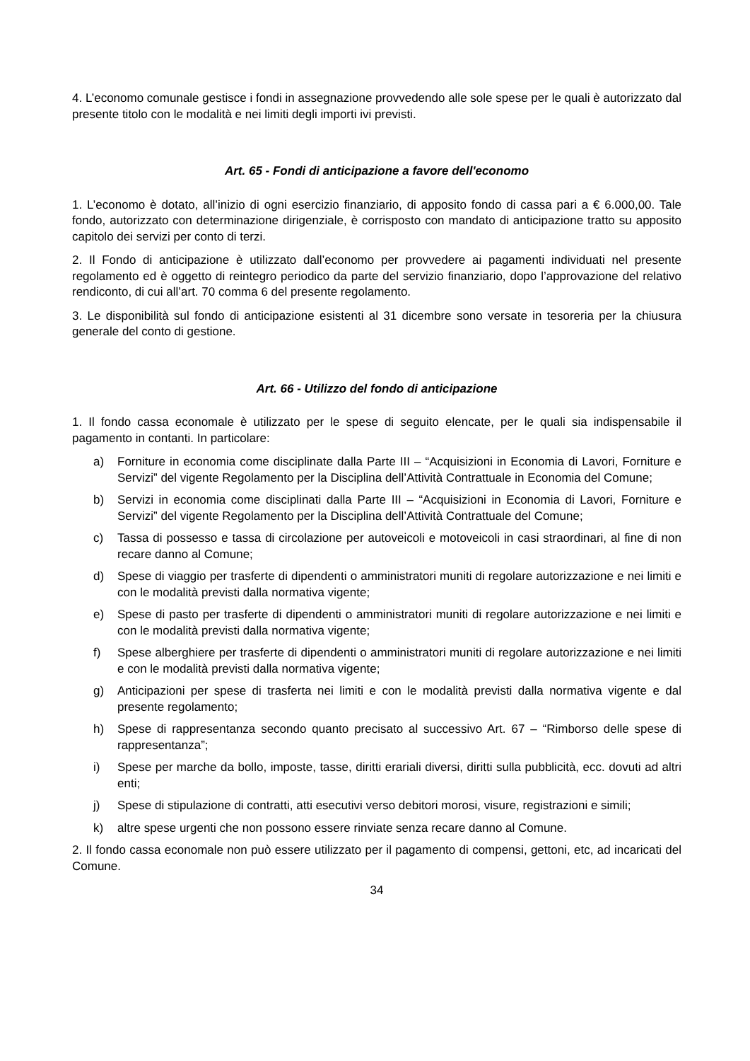4. L’economo comunale gestisce i fondi in assegnazione provvedendo alle sole spese per le quali è autorizzato dal presente titolo con le modalità e nei limiti degli importi ivi previsti.
Art. 65 - Fondi di anticipazione a favore dell'economo
1. L’economo è dotato, all’inizio di ogni esercizio finanziario, di apposito fondo di cassa pari a € 6.000,00. Tale fondo, autorizzato con determinazione dirigenziale, è corrisposto con mandato di anticipazione tratto su apposito capitolo dei servizi per conto di terzi.
2. Il Fondo di anticipazione è utilizzato dall’economo per provvedere ai pagamenti individuati nel presente regolamento ed è oggetto di reintegro periodico da parte del servizio finanziario, dopo l’approvazione del relativo rendiconto, di cui all’art. 70 comma 6 del presente regolamento.
3. Le disponibilità sul fondo di anticipazione esistenti al 31 dicembre sono versate in tesoreria per la chiusura generale del conto di gestione.
Art. 66 - Utilizzo del fondo di anticipazione
1. Il fondo cassa economale è utilizzato per le spese di seguito elencate, per le quali sia indispensabile il pagamento in contanti. In particolare:
a) Forniture in economia come disciplinate dalla Parte III – “Acquisizioni in Economia di Lavori, Forniture e Servizi” del vigente Regolamento per la Disciplina dell’Attività Contrattuale in Economia del Comune;
b) Servizi in economia come disciplinati dalla Parte III – “Acquisizioni in Economia di Lavori, Forniture e Servizi” del vigente Regolamento per la Disciplina dell’Attività Contrattuale del Comune;
c) Tassa di possesso e tassa di circolazione per autoveicoli e motoveicoli in casi straordinari, al fine di non recare danno al Comune;
d) Spese di viaggio per trasferte di dipendenti o amministratori muniti di regolare autorizzazione e nei limiti e con le modalità previsti dalla normativa vigente;
e) Spese di pasto per trasferte di dipendenti o amministratori muniti di regolare autorizzazione e nei limiti e con le modalità previsti dalla normativa vigente;
f) Spese alberghiere per trasferte di dipendenti o amministratori muniti di regolare autorizzazione e nei limiti e con le modalità previsti dalla normativa vigente;
g) Anticipazioni per spese di trasferta nei limiti e con le modalità previsti dalla normativa vigente e dal presente regolamento;
h) Spese di rappresentanza secondo quanto precisato al successivo Art. 67 – “Rimborso delle spese di rappresentanza”;
i) Spese per marche da bollo, imposte, tasse, diritti erariali diversi, diritti sulla pubblicità, ecc. dovuti ad altri enti;
j) Spese di stipulazione di contratti, atti esecutivi verso debitori morosi, visure, registrazioni e simili;
k) altre spese urgenti che non possono essere rinviate senza recare danno al Comune.
2. Il fondo cassa economale non può essere utilizzato per il pagamento di compensi, gettoni, etc, ad incaricati del Comune.
34